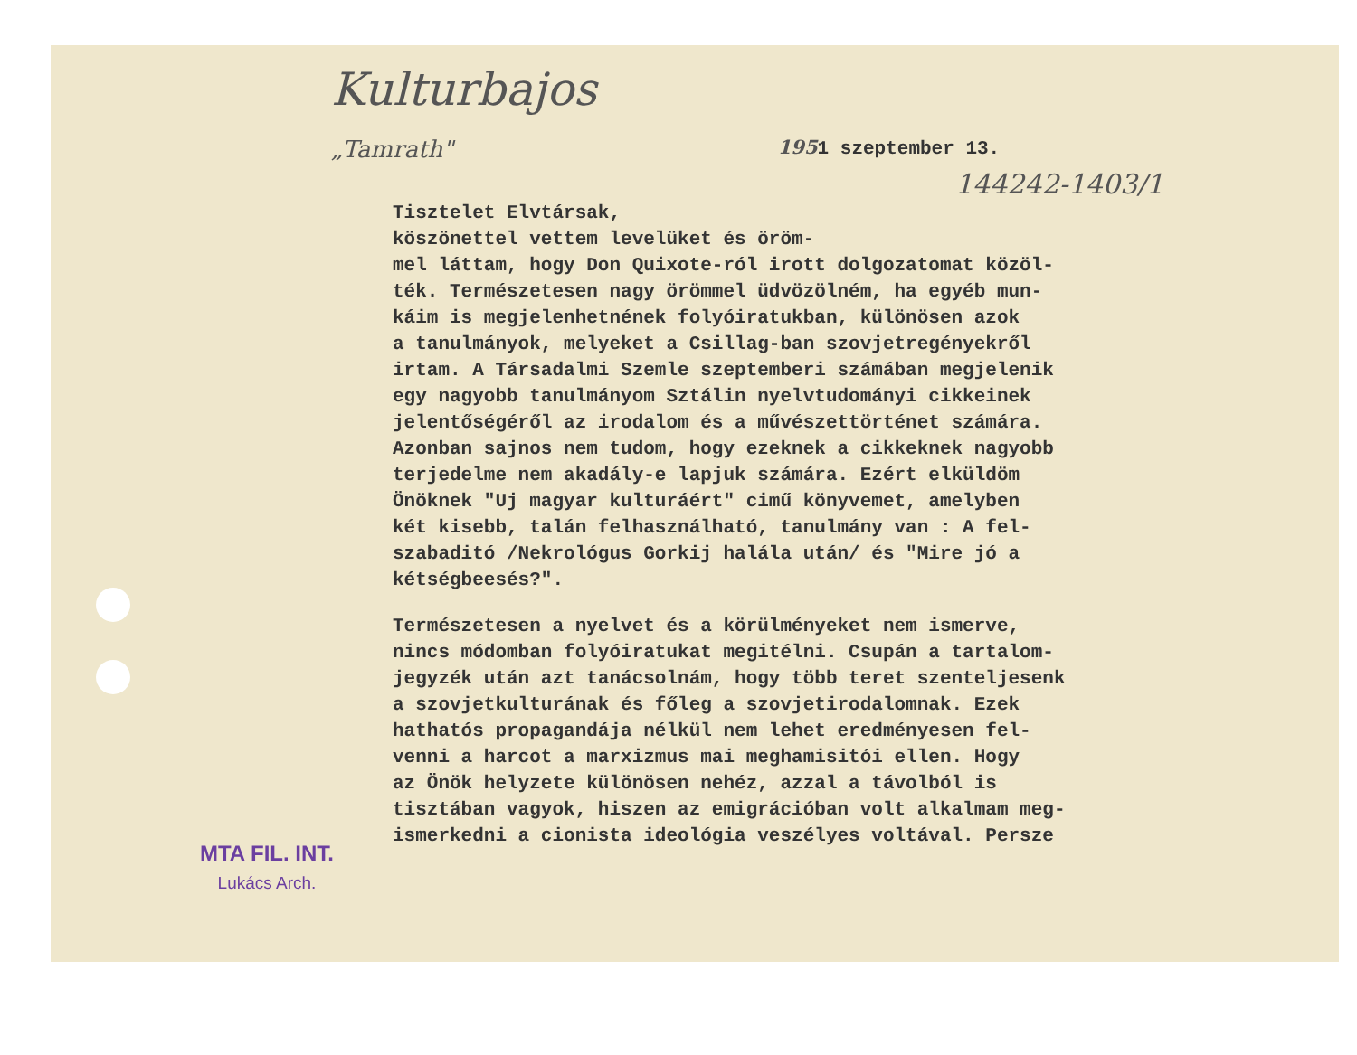Kulturbajos
„Tamrath"
1951 szeptember 13.
144242-1403/1
Tisztelet Elvtársak, köszönettel vettem levelüket és öröm- mel láttam, hogy Don Quixote-ról irott dolgozatomat közöl- ték. Természetesen nagy örömmel üdvözölném, ha egyéb mun- káim is megjelenhetnének folyóiratukban, különösen azok a tanulmányok, melyeket a Csillag-ban szovjetregényekről irtam. A Társadalmi Szemle szeptemberi számában megjelenik egy nagyobb tanulmányom Sztálin nyelvtudományi cikkeinek jelentőségéről az irodalom és a művészettörténet számára. Azonban sajnos nem tudom, hogy ezeknek a cikkeknek nagyobb terjedelme nem akadály-e lapjuk számára. Ezért elküldöm Önöknek "Uj magyar kulturáért" cimű könyvemet, amelyben két kisebb, talán felhasználható, tanulmány van : A fel- szabaditó /Nekrológus Gorkij halála után/ és "Mire jó a kétségbeesés?".
Természetesen a nyelvet és a körülményeket nem ismerve, nincs módomban folyóiratukat megitélni. Csupán a tartalom- jegyzék után azt tanácsolnám, hogy több teret szenteljesenk a szovjetkulturának és főleg a szovjetirodalomnak. Ezek hathatós propagandája nélkül nem lehet eredményesen fel- venni a harcot a marxizmus mai meghamisitói ellen. Hogy az Önök helyzete különösen nehéz, azzal a távolból is tisztában vagyok, hiszen az emigrációban volt alkalmam meg- ismerkedni a cionista ideológia veszélyes voltával. Persze
MTA FIL. INT.
Lukács Arch.